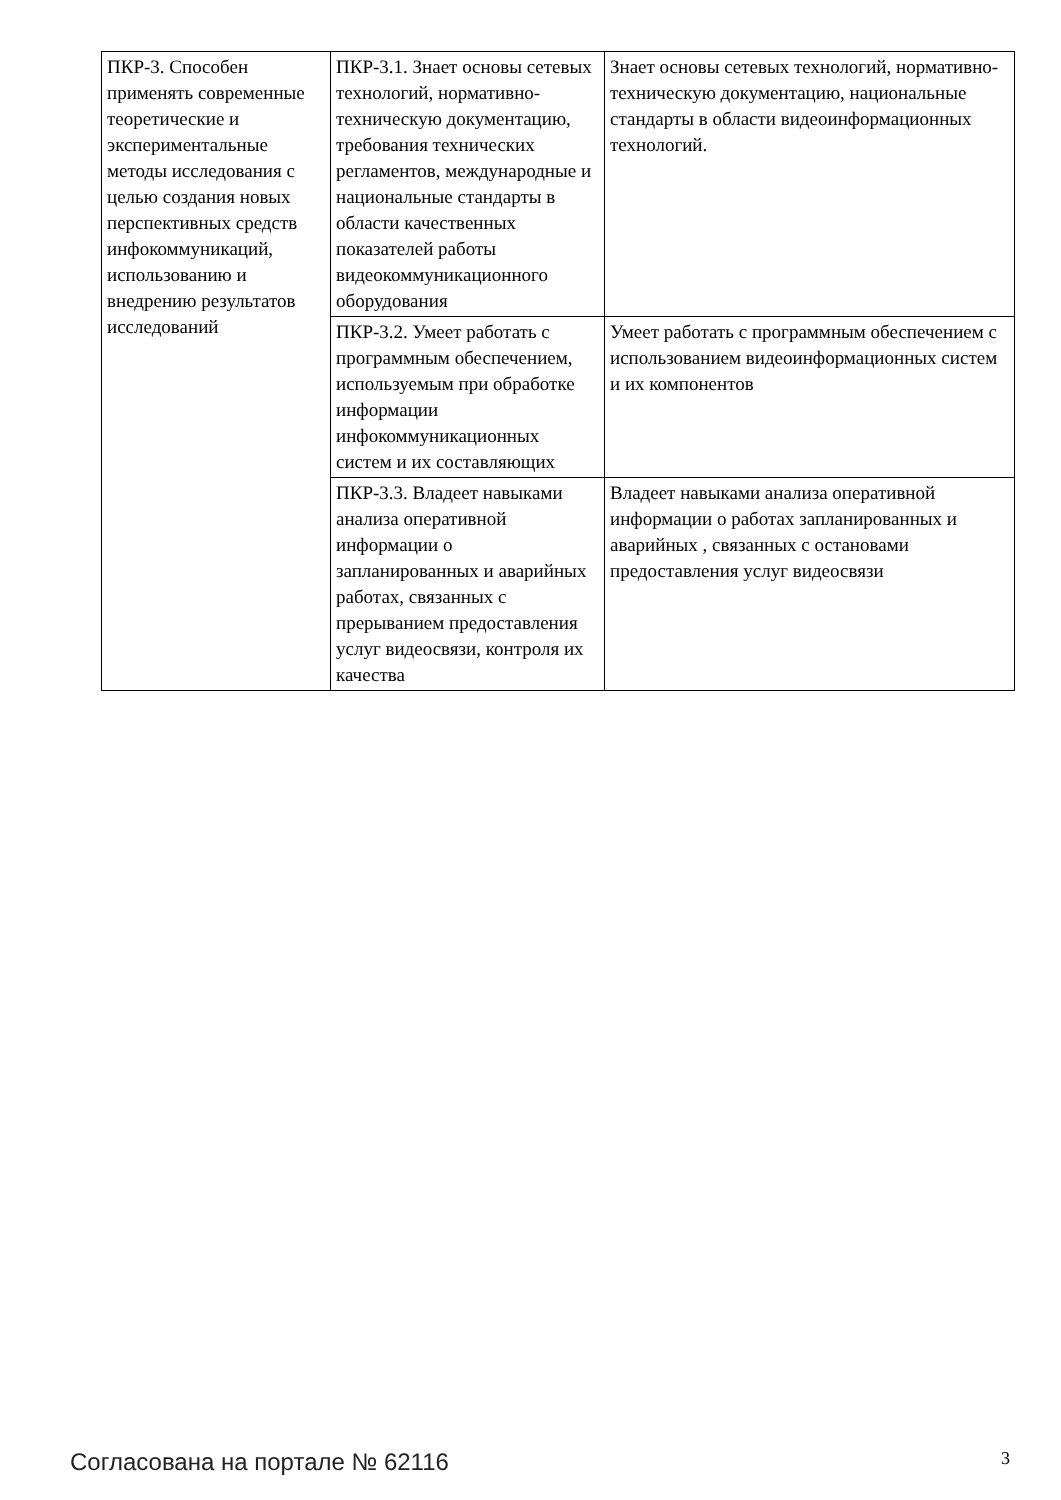| ПКР-3. Способен применять современные теоретические и экспериментальные методы исследования с целью создания новых перспективных средств инфокоммуникаций, использованию и внедрению результатов исследований | ПКР-3.1. Знает основы сетевых технологий, нормативно-техническую документацию, требования технических регламентов, международные и национальные стандарты в области качественных показателей работы видеокоммуникационного оборудования | Знает основы сетевых технологий, нормативно-техническую документацию, национальные стандарты в области видеоинформационных технологий. |
| | ПКР-3.2. Умеет работать с программным обеспечением, используемым при обработке информации инфокоммуникационных систем и их составляющих | Умеет работать с программным обеспечением с использованием видеоинформационных систем и их компонентов |
| | ПКР-3.3. Владеет навыками анализа оперативной информации о запланированных и аварийных работах, связанных с прерыванием предоставления услуг видеосвязи, контроля их качества | Владеет навыками анализа оперативной информации о работах запланированных и аварийных , связанных с остановами предоставления услуг видеосвязи |
Согласована на портале № 62116 3